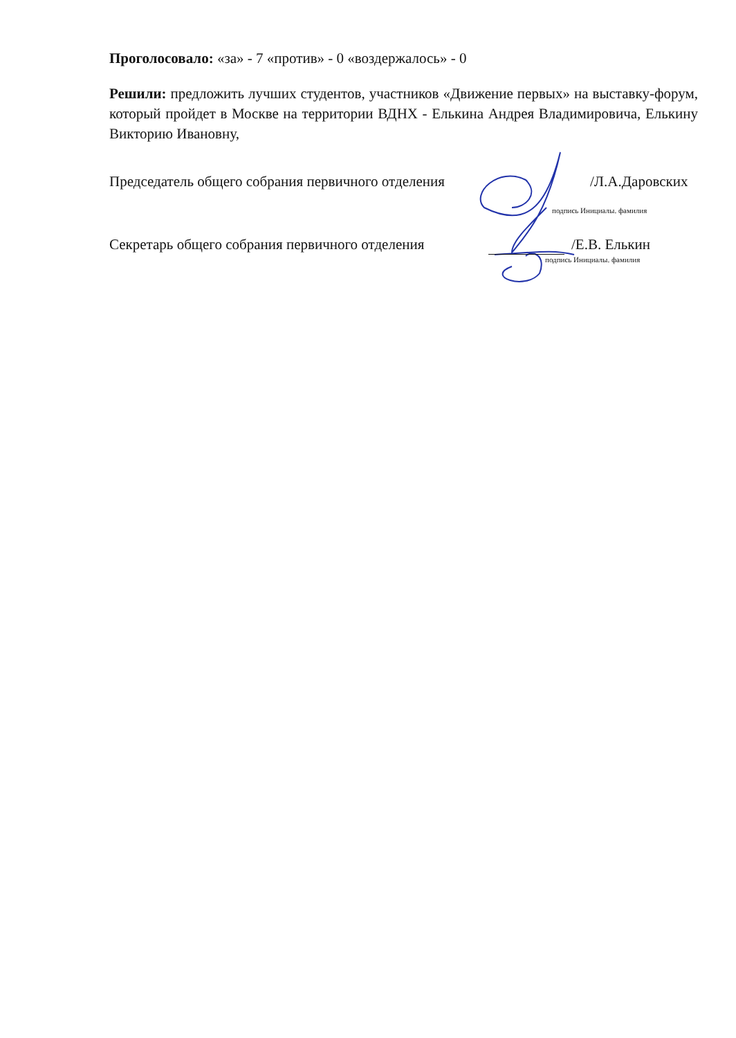Проголосовало: «за» - 7 «против» - 0 «воздержалось» - 0
Решили: предложить лучших студентов, участников «Движение первых» на выставку-форум, который пройдет в Москве на территории ВДНХ - Елькина Андрея Владимировича, Елькину Викторию Ивановну,
Председатель общего собрания первичного отделения /Л.А.Даровских
подпись Инициалы. фамилия
Секретарь общего собрания первичного отделения /Е.В. Елькин
подпись Инициалы. фамилия